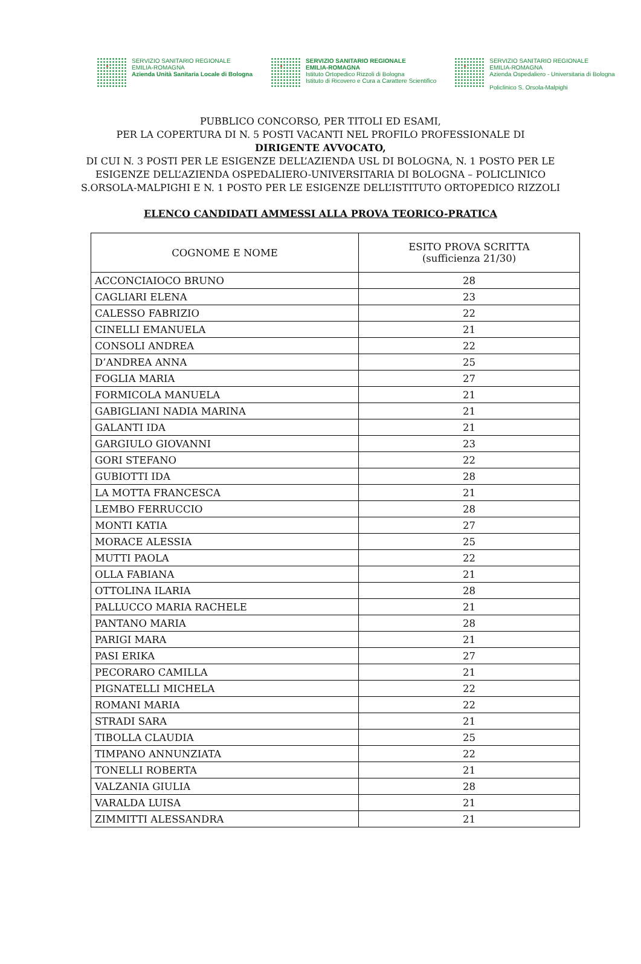SERVIZIO SANITARIO REGIONALE
EMILIA-ROMAGNA
Azienda Unità Sanitaria Locale di Bologna
SERVIZIO SANITARIO REGIONALE
EMILIA-ROMAGNA
Istituto Ortopedico Rizzoli di Bologna
Istituto di Ricovero e Cura a Carattere Scientifico
SERVIZIO SANITARIO REGIONALE
EMILIA-ROMAGNA
Azienda Ospedaliero - Universitaria di Bologna
Policlinico S. Orsola-Malpighi
PUBBLICO CONCORSO, PER TITOLI ED ESAMI,
PER LA COPERTURA DI N. 5 POSTI VACANTI NEL PROFILO PROFESSIONALE DI
DIRIGENTE AVVOCATO,
DI CUI N. 3 POSTI PER LE ESIGENZE DELL’AZIENDA USL DI BOLOGNA, N. 1 POSTO PER LE
ESIGENZE DELL’AZIENDA OSPEDALIERO-UNIVERSITARIA DI BOLOGNA – POLICLINICO
S.ORSOLA-MALPIGHI E N. 1 POSTO PER LE ESIGENZE DELL’ISTITUTO ORTOPEDICO RIZZOLI
ELENCO CANDIDATI AMMESSI ALLA PROVA TEORICO-PRATICA
| COGNOME E NOME | ESITO PROVA SCRITTA (sufficienza 21/30) |
| --- | --- |
| ACCONCIAIOCO BRUNO | 28 |
| CAGLIARI ELENA | 23 |
| CALESSO FABRIZIO | 22 |
| CINELLI EMANUELA | 21 |
| CONSOLI ANDREA | 22 |
| D’ANDREA ANNA | 25 |
| FOGLIA MARIA | 27 |
| FORMICOLA MANUELA | 21 |
| GABIGLIANI NADIA MARINA | 21 |
| GALANTI IDA | 21 |
| GARGIULO GIOVANNI | 23 |
| GORI STEFANO | 22 |
| GUBIOTTI IDA | 28 |
| LA MOTTA FRANCESCA | 21 |
| LEMBO FERRUCCIO | 28 |
| MONTI KATIA | 27 |
| MORACE ALESSIA | 25 |
| MUTTI PAOLA | 22 |
| OLLA FABIANA | 21 |
| OTTOLINA ILARIA | 28 |
| PALLUCCO MARIA RACHELE | 21 |
| PANTANO MARIA | 28 |
| PARIGI MARA | 21 |
| PASI ERIKA | 27 |
| PECORARO CAMILLA | 21 |
| PIGNATELLI MICHELA | 22 |
| ROMANI MARIA | 22 |
| STRADI SARA | 21 |
| TIBOLLA CLAUDIA | 25 |
| TIMPANO ANNUNZIATA | 22 |
| TONELLI ROBERTA | 21 |
| VALZANIA GIULIA | 28 |
| VARALDA LUISA | 21 |
| ZIMMITTI ALESSANDRA | 21 |